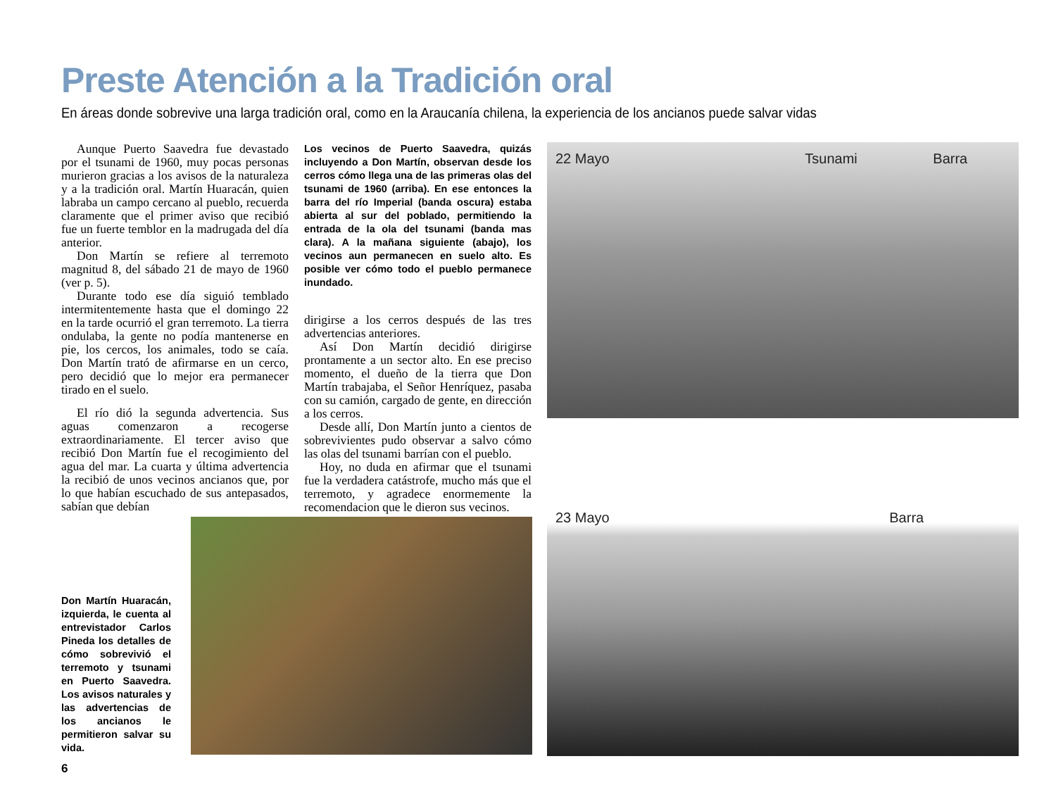Preste Atención a la Tradición oral
En áreas donde sobrevive una larga tradición oral, como en la Araucanía chilena, la experiencia de los ancianos puede salvar vidas
Aunque Puerto Saavedra fue devastado por el tsunami de 1960, muy pocas personas murieron gracias a los avisos de la naturaleza y a la tradición oral. Martín Huaracán, quien labraba un campo cercano al pueblo, recuerda claramente que el primer aviso que recibió fue un fuerte temblor en la madrugada del día anterior.
Don Martín se refiere al terremoto magnitud 8, del sábado 21 de mayo de 1960 (ver p. 5).
Durante todo ese día siguió temblado intermitentemente hasta que el domingo 22 en la tarde ocurrió el gran terremoto. La tierra ondulaba, la gente no podía mantenerse en pie, los cercos, los animales, todo se caía. Don Martín trató de afirmarse en un cerco, pero decidió que lo mejor era permanecer tirado en el suelo.
El río dió la segunda advertencia. Sus aguas comenzaron a recogerse extraordinariamente. El tercer aviso que recibió Don Martín fue el recogimiento del agua del mar. La cuarta y última advertencia la recibió de unos vecinos ancianos que, por lo que habían escuchado de sus antepasados, sabían que debían
Los vecinos de Puerto Saavedra, quizás incluyendo a Don Martín, observan desde los cerros cómo llega una de las primeras olas del tsunami de 1960 (arriba). En ese entonces la barra del río Imperial (banda oscura) estaba abierta al sur del poblado, permitiendo la entrada de la ola del tsunami (banda mas clara). A la mañana siguiente (abajo), los vecinos aun permanecen en suelo alto. Es posible ver cómo todo el pueblo permanece inundado.
dirigirse a los cerros después de las tres advertencias anteriores.
Así Don Martín decidió dirigirse prontamente a un sector alto. En ese preciso momento, el dueño de la tierra que Don Martín trabajaba, el Señor Henríquez, pasaba con su camión, cargado de gente, en dirección a los cerros.
Desde allí, Don Martín junto a cientos de sobrevivientes pudo observar a salvo cómo las olas del tsunami barrían con el pueblo.
Hoy, no duda en afirmar que el tsunami fue la verdadera catástrofe, mucho más que el terremoto, y agradece enormemente la recomendacion que le dieron sus vecinos.
22 Mayo Tsunami Barra
23 Mayo Barra
Don Martín Huaracán, izquierda, le cuenta al entrevistador Carlos Pineda los detalles de cómo sobrevivió el terremoto y tsunami en Puerto Saavedra. Los avisos naturales y las advertencias de los ancianos le permitieron salvar su vida.
6